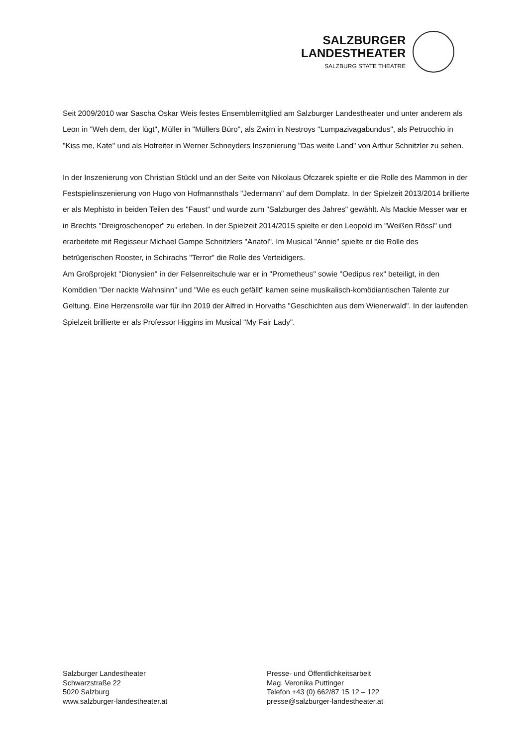SALZBURGER
LANDESTHEATER
SALZBURG STATE THEATRE
Seit 2009/2010 war Sascha Oskar Weis festes Ensemblemitglied am Salzburger Landestheater und unter anderem als Leon in "Weh dem, der lügt", Müller in "Müllers Büro", als Zwirn in Nestroys "Lumpazivagabundus", als Petrucchio in "Kiss me, Kate" und als Hofreiter in Werner Schneyders Inszenierung "Das weite Land" von Arthur Schnitzler zu sehen.
In der Inszenierung von Christian Stückl und an der Seite von Nikolaus Ofczarek spielte er die Rolle des Mammon in der Festspielinszenierung von Hugo von Hofmannsthals "Jedermann" auf dem Domplatz. In der Spielzeit 2013/2014 brillierte er als Mephisto in beiden Teilen des "Faust" und wurde zum "Salzburger des Jahres" gewählt. Als Mackie Messer war er in Brechts "Dreigroschenoper" zu erleben. In der Spielzeit 2014/2015 spielte er den Leopold im "Weißen Rössl" und erarbeitete mit Regisseur Michael Gampe Schnitzlers "Anatol". Im Musical "Annie" spielte er die Rolle des betrügerischen Rooster, in Schirachs "Terror" die Rolle des Verteidigers.
Am Großprojekt "Dionysien" in der Felsenreitschule war er in "Prometheus" sowie "Oedipus rex" beteiligt, in den Komödien "Der nackte Wahnsinn" und "Wie es euch gefällt" kamen seine musikalisch-komödiantischen Talente zur Geltung. Eine Herzensrolle war für ihn 2019 der Alfred in Horvaths "Geschichten aus dem Wienerwald". In der laufenden Spielzeit brillierte er als Professor Higgins im Musical "My Fair Lady".
Salzburger Landestheater
Schwarzstraße 22
5020 Salzburg
www.salzburger-landestheater.at
Presse- und Öffentlichkeitsarbeit
Mag. Veronika Puttinger
Telefon +43 (0) 662/87 15 12 – 122
presse@salzburger-landestheater.at